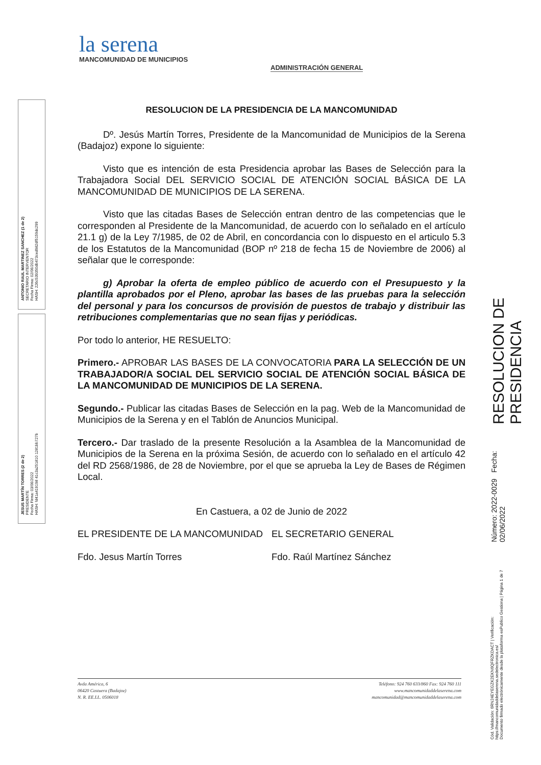la serena
MANCOMUNIDAD DE MUNICIPIOS
ADMINISTRACIÓN GENERAL
ANTONIO RAUL MARTINEZ SANCHEZ (1 de 2)
SECRETARIO INTERVENTOR
Fecha Firma: 02/06/2022
HASH: 226c539350db473ced982df5159dc299
JESUS MARTÍN TORRES (2 de 2)
PRESIDENTE
Fecha Firma: 03/06/2022
HASH: fd41a419198 41c3a251810 1281bb727b
RESOLUCION DE LA PRESIDENCIA DE LA MANCOMUNIDAD
Dº. Jesús Martín Torres, Presidente de la Mancomunidad de Municipios de la Serena (Badajoz) expone lo siguiente:
Visto que es intención de esta Presidencia aprobar las Bases de Selección para la Trabajadora Social DEL SERVICIO SOCIAL DE ATENCIÓN SOCIAL BÁSICA DE LA MANCOMUNIDAD DE MUNICIPIOS DE LA SERENA.
Visto que las citadas Bases de Selección entran dentro de las competencias que le corresponden al Presidente de la Mancomunidad, de acuerdo con lo señalado en el artículo 21.1 g) de la Ley 7/1985, de 02 de Abril, en concordancia con lo dispuesto en el articulo 5.3 de los Estatutos de la Mancomunidad (BOP nº 218 de fecha 15 de Noviembre de 2006) al señalar que le corresponde:
g) Aprobar la oferta de empleo público de acuerdo con el Presupuesto y la plantilla aprobados por el Pleno, aprobar las bases de las pruebas para la selección del personal y para los concursos de provisión de puestos de trabajo y distribuir las retribuciones complementarias que no sean fijas y periódicas.
Por todo lo anterior, HE RESUELTO:
Primero.- APROBAR LAS BASES DE LA CONVOCATORIA PARA LA SELECCIÓN DE UN TRABAJADOR/A SOCIAL DEL SERVICIO SOCIAL DE ATENCIÓN SOCIAL BÁSICA DE LA MANCOMUNIDAD DE MUNICIPIOS DE LA SERENA.
Segundo.- Publicar las citadas Bases de Selección en la pag. Web de la Mancomunidad de Municipios de la Serena y en el Tablón de Anuncios Municipal.
Tercero.- Dar traslado de la presente Resolución a la Asamblea de la Mancomunidad de Municipios de la Serena en la próxima Sesión, de acuerdo con lo señalado en el artículo 42 del RD 2568/1986, de 28 de Noviembre, por el que se aprueba la Ley de Bases de Régimen Local.
En Castuera, a 02 de Junio de 2022
EL PRESIDENTE DE LA MANCOMUNIDAD EL SECRETARIO GENERAL
Fdo. Jesus Martín Torres Fdo. Raúl Martínez Sánchez
Avda América, 6
06420 Castuera (Badajoz)
N. R. EE.LL. 0506018
Teléfono: 924 760 633/860 Fax: 924 760 111
www.mancomunidaddelaserena.com
mancomunidad@mancomunidaddelaserena.com
Cód. Validación: 6RN24EYEGZK2EKN6QFRZKDACT | Verificación: https://mancomunidaddelaserena.sedelectronica.es/
Documento firmado electrónicamente desde la plataforma esPublico Gestiona | Página 1 de 7
Número: 2022-0029 Fecha: 02/06/2022
RESOLUCION DE PRESIDENCIA